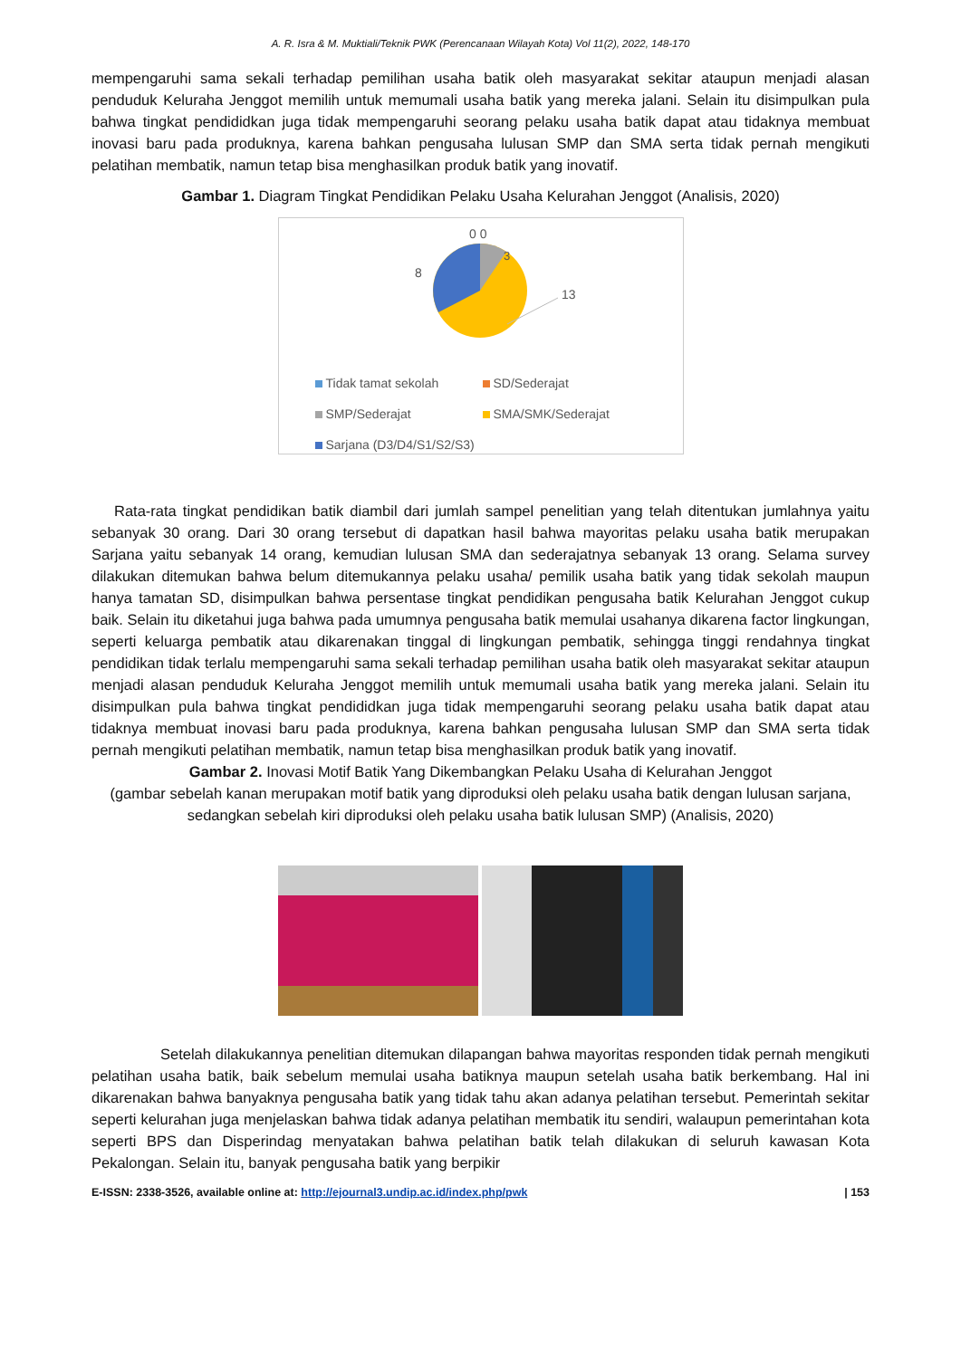A. R. Isra & M. Muktiali/Teknik PWK (Perencanaan Wilayah Kota) Vol 11(2), 2022, 148-170
mempengaruhi sama sekali terhadap pemilihan usaha batik oleh masyarakat sekitar ataupun menjadi alasan penduduk Keluraha Jenggot memilih untuk memumali usaha batik yang mereka jalani. Selain itu disimpulkan pula bahwa tingkat pendididkan juga tidak mempengaruhi seorang pelaku usaha batik dapat atau tidaknya membuat inovasi baru pada produknya, karena bahkan pengusaha lulusan SMP dan SMA serta tidak pernah mengikuti pelatihan membatik, namun tetap bisa menghasilkan produk batik yang inovatif.
Gambar 1. Diagram Tingkat Pendidikan Pelaku Usaha Kelurahan Jenggot (Analisis, 2020)
0 0
3
8
13
Tidak tamat sekolah SD/Sederajat SMP/Sederajat SMA/SMK/Sederajat Sarjana (D3/D4/S1/S2/S3)
Rata-rata tingkat pendidikan batik diambil dari jumlah sampel penelitian yang telah ditentukan jumlahnya yaitu sebanyak 30 orang. Dari 30 orang tersebut di dapatkan hasil bahwa mayoritas pelaku usaha batik merupakan Sarjana yaitu sebanyak 14 orang, kemudian lulusan SMA dan sederajatnya sebanyak 13 orang. Selama survey dilakukan ditemukan bahwa belum ditemukannya pelaku usaha/ pemilik usaha batik yang tidak sekolah maupun hanya tamatan SD, disimpulkan bahwa persentase tingkat pendidikan pengusaha batik Kelurahan Jenggot cukup baik. Selain itu diketahui juga bahwa pada umumnya pengusaha batik memulai usahanya dikarena factor lingkungan, seperti keluarga pembatik atau dikarenakan tinggal di lingkungan pembatik, sehingga tinggi rendahnya tingkat pendidikan tidak terlalu mempengaruhi sama sekali terhadap pemilihan usaha batik oleh masyarakat sekitar ataupun menjadi alasan penduduk Keluraha Jenggot memilih untuk memumali usaha batik yang mereka jalani. Selain itu disimpulkan pula bahwa tingkat pendididkan juga tidak mempengaruhi seorang pelaku usaha batik dapat atau tidaknya membuat inovasi baru pada produknya, karena bahkan pengusaha lulusan SMP dan SMA serta tidak pernah mengikuti pelatihan membatik, namun tetap bisa menghasilkan produk batik yang inovatif.
Gambar 2. Inovasi Motif Batik Yang Dikembangkan Pelaku Usaha di Kelurahan Jenggot
(gambar sebelah kanan merupakan motif batik yang diproduksi oleh pelaku usaha batik dengan lulusan sarjana, sedangkan sebelah kiri diproduksi oleh pelaku usaha batik lulusan SMP) (Analisis, 2020)
Setelah dilakukannya penelitian ditemukan dilapangan bahwa mayoritas responden tidak pernah mengikuti pelatihan usaha batik, baik sebelum memulai usaha batiknya maupun setelah usaha batik berkembang. Hal ini dikarenakan bahwa banyaknya pengusaha batik yang tidak tahu akan adanya pelatihan tersebut. Pemerintah sekitar seperti kelurahan juga menjelaskan bahwa tidak adanya pelatihan membatik itu sendiri, walaupun pemerintahan kota seperti BPS dan Disperindag menyatakan bahwa pelatihan batik telah dilakukan di seluruh kawasan Kota Pekalongan. Selain itu, banyak pengusaha batik yang berpikir
E-ISSN: 2338-3526, available online at: http://ejournal3.undip.ac.id/index.php/pwk | 153